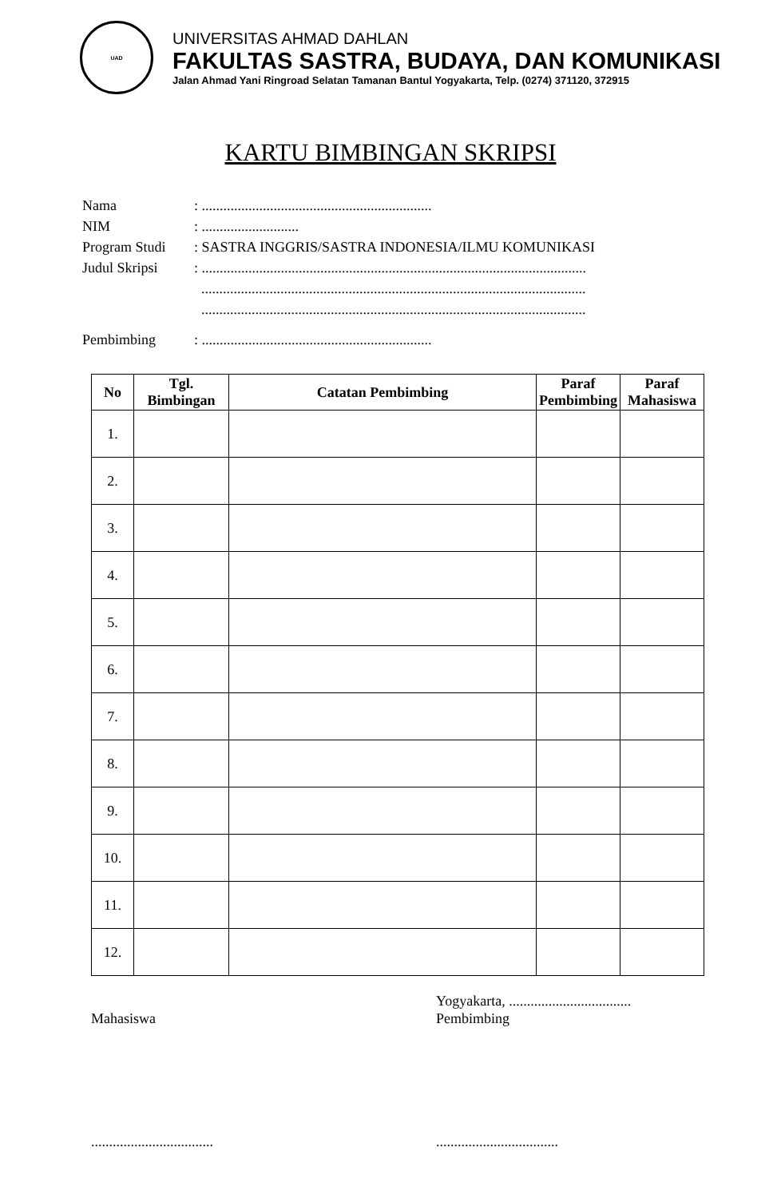UAD
UNIVERSITAS AHMAD DAHLAN
FAKULTAS SASTRA, BUDAYA, DAN KOMUNIKASI
Jalan Ahmad Yani Ringroad Selatan Tamanan Bantul Yogyakarta, Telp. (0274) 371120, 372915
KARTU BIMBINGAN SKRIPSI
Nama: ................................................................
NIM: ...........................
Program Studi: SASTRA INGGRIS/SASTRA INDONESIA/ILMU KOMUNIKASI
Judul Skripsi: ...........................................................................................................
...........................................................................................................
...........................................................................................................
Pembimbing: ................................................................
| No | Tgl. Bimbingan | Catatan Pembimbing | Paraf Pembimbing | Paraf Mahasiswa |
| --- | --- | --- | --- | --- |
| 1. | | | | |
| 2. | | | | |
| 3. | | | | |
| 4. | | | | |
| 5. | | | | |
| 6. | | | | |
| 7. | | | | |
| 8. | | | | |
| 9. | | | | |
| 10. | | | | |
| 11. | | | | |
| 12. | | | | |
Mahasiswa
..................................
Yogyakarta, ..................................
Pembimbing
..................................